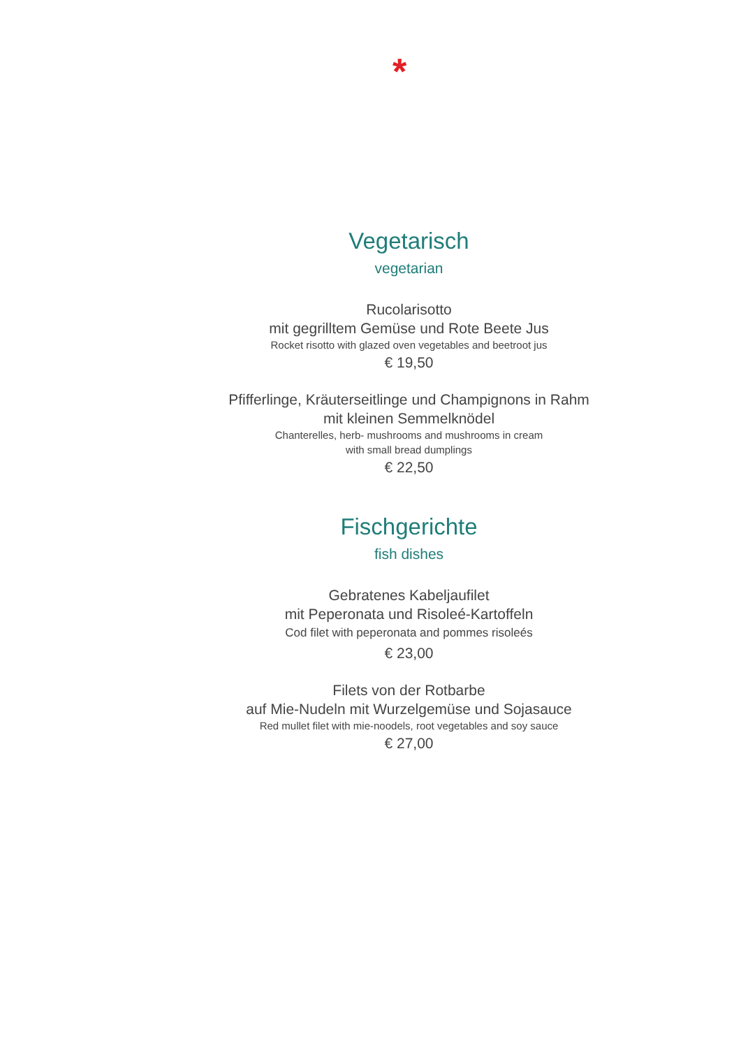*
Vegetarisch
vegetarian
Rucolarisotto
mit gegrilltem Gemüse und Rote Beete Jus
Rocket risotto with glazed oven vegetables and beetroot jus
€ 19,50
Pfifferlinge, Kräuterseitlinge und Champignons in Rahm
mit kleinen Semmelknödel
Chanterelles, herb- mushrooms and mushrooms in cream
with small bread dumplings
€ 22,50
Fischgerichte
fish dishes
Gebratenes Kabeljaufilet
mit Peperonata und Risoleé-Kartoffeln
Cod filet with peperonata and pommes risoleés
€ 23,00
Filets von der Rotbarbe
auf Mie-Nudeln mit Wurzelgemüse und Sojasauce
Red mullet filet with mie-noodels, root vegetables and soy sauce
€ 27,00